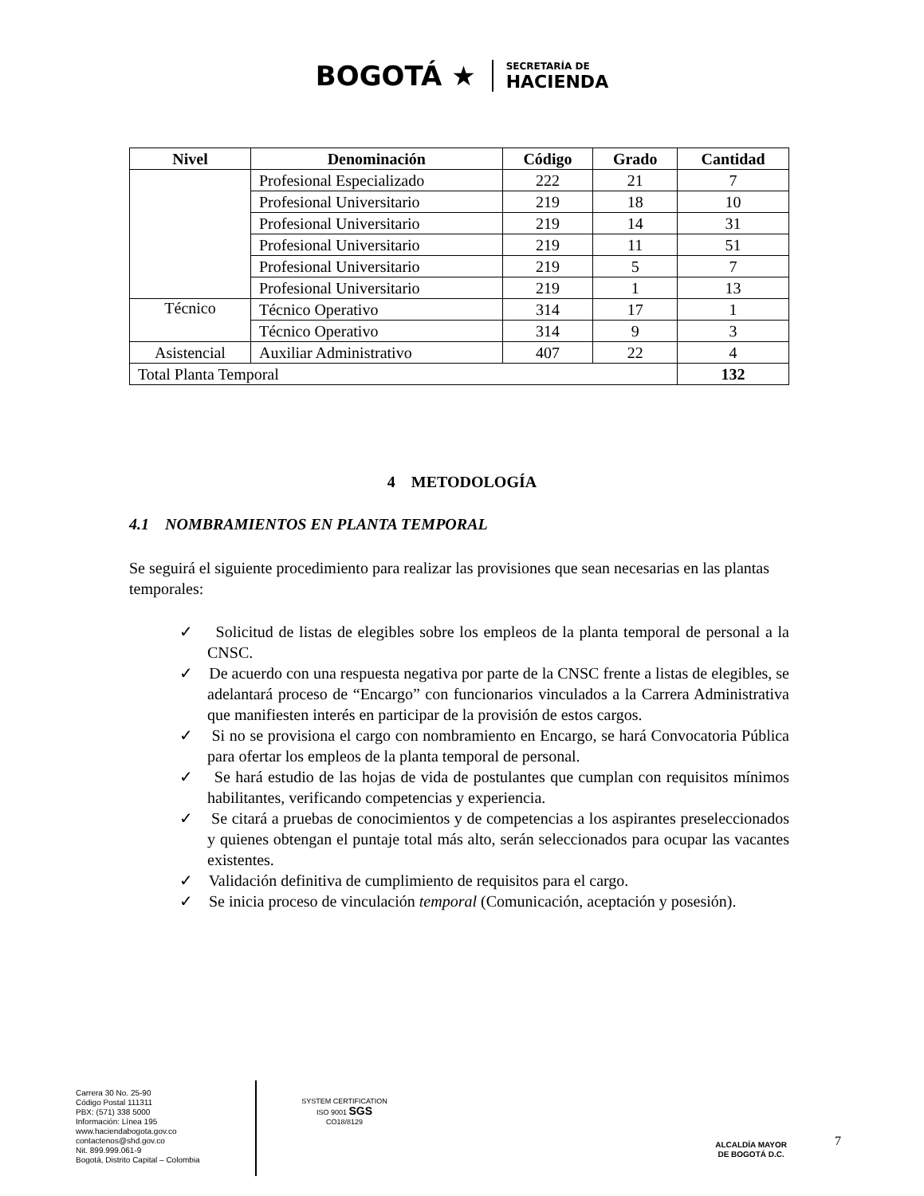BOGOTÁ ★
SECRETARÍA DE
HACIENDA
| Nivel | Denominación | Código | Grado | Cantidad |
| --- | --- | --- | --- | --- |
| | Profesional Especializado | 222 | 21 | 7 |
| | Profesional Universitario | 219 | 18 | 10 |
| | Profesional Universitario | 219 | 14 | 31 |
| | Profesional Universitario | 219 | 11 | 51 |
| | Profesional Universitario | 219 | 5 | 7 |
| | Profesional Universitario | 219 | 1 | 13 |
| Técnico | Técnico Operativo | 314 | 17 | 1 |
| | Técnico Operativo | 314 | 9 | 3 |
| Asistencial | Auxiliar Administrativo | 407 | 22 | 4 |
| Total Planta Temporal | | | | 132 |
4 METODOLOGÍA
4.1 NOMBRAMIENTOS EN PLANTA TEMPORAL
Se seguirá el siguiente procedimiento para realizar las provisiones que sean necesarias en las plantas temporales:
✓ Solicitud de listas de elegibles sobre los empleos de la planta temporal de personal a la CNSC.
✓ De acuerdo con una respuesta negativa por parte de la CNSC frente a listas de elegibles, se adelantará proceso de “Encargo” con funcionarios vinculados a la Carrera Administrativa que manifiesten interés en participar de la provisión de estos cargos.
✓ Si no se provisiona el cargo con nombramiento en Encargo, se hará Convocatoria Pública para ofertar los empleos de la planta temporal de personal.
✓ Se hará estudio de las hojas de vida de postulantes que cumplan con requisitos mínimos habilitantes, verificando competencias y experiencia.
✓ Se citará a pruebas de conocimientos y de competencias a los aspirantes preseleccionados y quienes obtengan el puntaje total más alto, serán seleccionados para ocupar las vacantes existentes.
✓ Validación definitiva de cumplimiento de requisitos para el cargo.
✓ Se inicia proceso de vinculación temporal (Comunicación, aceptación y posesión).
Carrera 30 No. 25-90
Código Postal 111311
PBX: (571) 338 5000
Información: Línea 195
www.haciendabogota.gov.co
contactenos@shd.gov.co
Nit. 899.999.061-9
Bogotá, Distrito Capital – Colombia
SYSTEM CERTIFICATION
ISO 9001 SGS
CO18/8129
ALCALDÍA MAYOR
DE BOGOTÁ D.C.
7